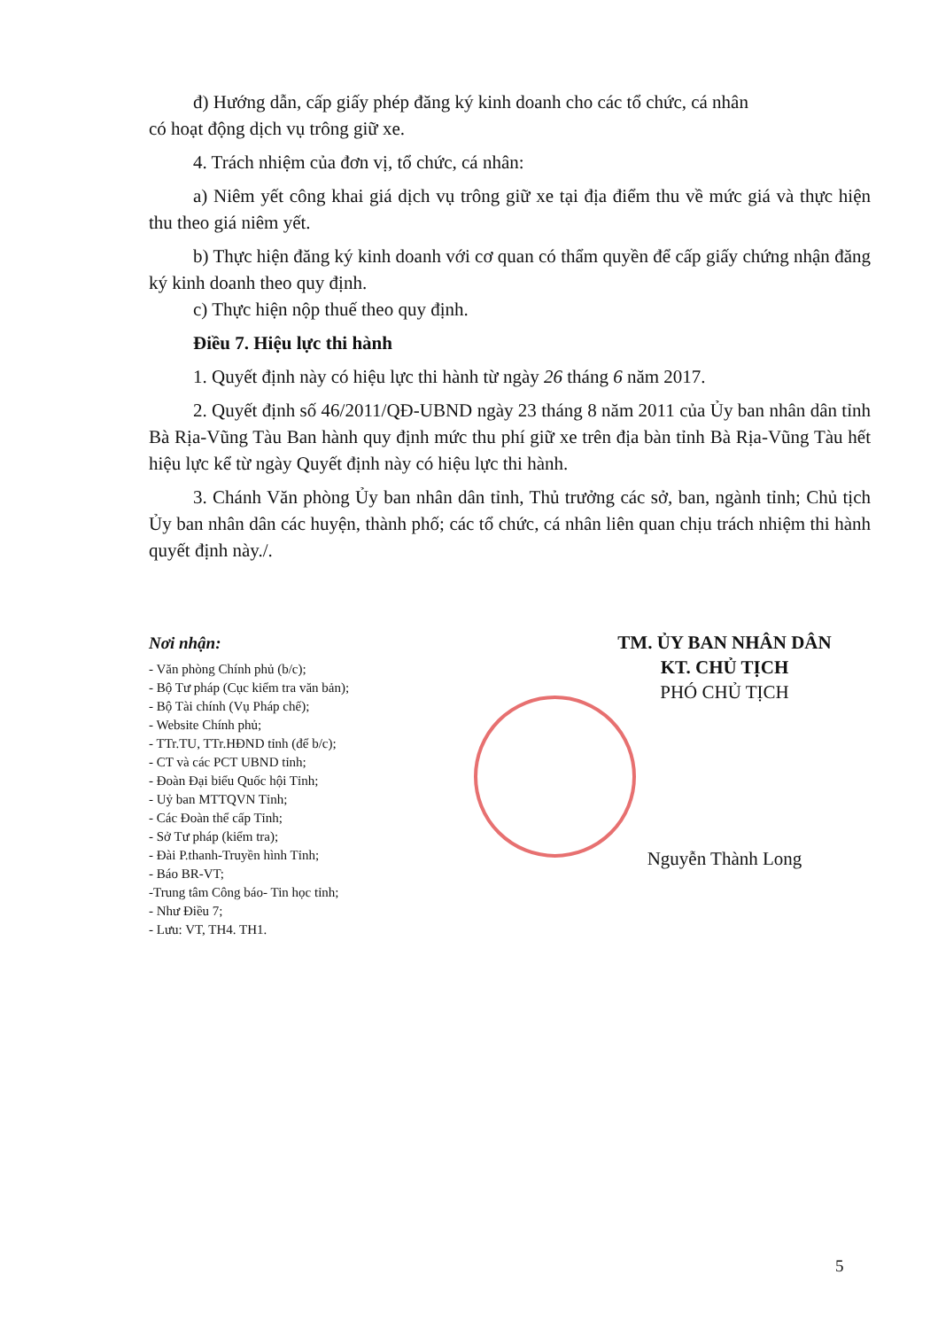đ) Hướng dẫn, cấp giấy phép đăng ký kinh doanh cho các tổ chức, cá nhân
có hoạt động dịch vụ trông giữ xe.
4. Trách nhiệm của đơn vị, tổ chức, cá nhân:
a) Niêm yết công khai giá dịch vụ trông giữ xe tại địa điểm thu về mức giá và thực hiện thu theo giá niêm yết.
b) Thực hiện đăng ký kinh doanh với cơ quan có thẩm quyền để cấp giấy chứng nhận đăng ký kinh doanh theo quy định.
c) Thực hiện nộp thuế theo quy định.
Điều 7. Hiệu lực thi hành
1. Quyết định này có hiệu lực thi hành từ ngày 26 tháng 6 năm 2017.
2. Quyết định số 46/2011/QĐ-UBND ngày 23 tháng 8 năm 2011 của Ủy ban nhân dân tỉnh Bà Rịa-Vũng Tàu Ban hành quy định mức thu phí giữ xe trên địa bàn tỉnh Bà Rịa-Vũng Tàu hết hiệu lực kể từ ngày Quyết định này có hiệu lực thi hành.
3. Chánh Văn phòng Ủy ban nhân dân tỉnh, Thủ trưởng các sở, ban, ngành tỉnh; Chủ tịch Ủy ban nhân dân các huyện, thành phố; các tổ chức, cá nhân liên quan chịu trách nhiệm thi hành quyết định này./.
Nơi nhận:
- Văn phòng Chính phủ (b/c);
- Bộ Tư pháp (Cục kiểm tra văn bản);
- Bộ Tài chính (Vụ Pháp chế);
- Website Chính phủ;
- TTr.TU, TTr.HĐND tỉnh (để b/c);
- CT và các PCT UBND tỉnh;
- Đoàn Đại biểu Quốc hội Tỉnh;
- Uỷ ban MTTQVN Tỉnh;
- Các Đoàn thể cấp Tỉnh;
- Sở Tư pháp (kiểm tra);
- Đài P.thanh-Truyền hình Tỉnh;
- Báo BR-VT;
-Trung tâm Công báo- Tin học tỉnh;
- Như Điều 7;
- Lưu: VT, TH4. TH1.
TM. ỦY BAN NHÂN DÂN
KT. CHỦ TỊCH
PHÓ CHỦ TỊCH
Nguyễn Thành Long
5